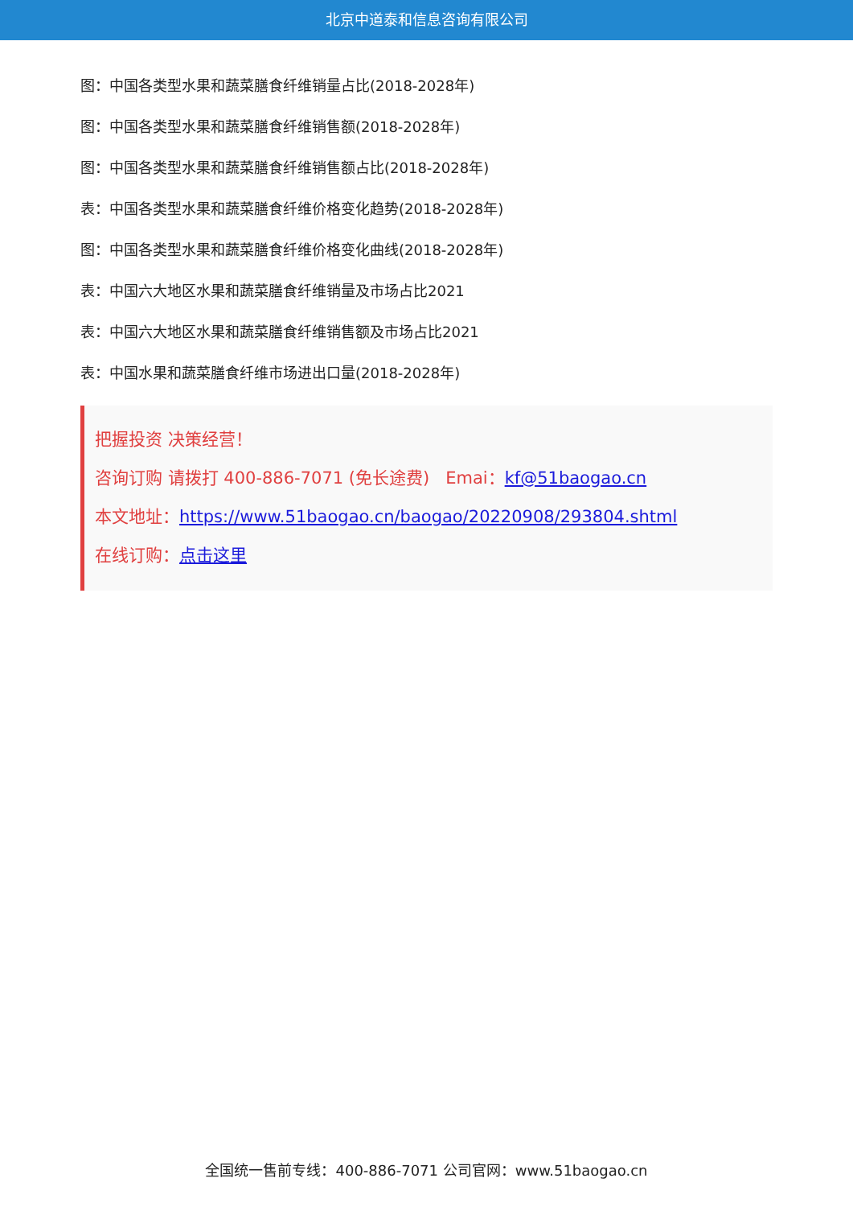北京中道泰和信息咨询有限公司
图：中国各类型水果和蔬菜膳食纤维销量占比(2018-2028年)
图：中国各类型水果和蔬菜膳食纤维销售额(2018-2028年)
图：中国各类型水果和蔬菜膳食纤维销售额占比(2018-2028年)
表：中国各类型水果和蔬菜膳食纤维价格变化趋势(2018-2028年)
图：中国各类型水果和蔬菜膳食纤维价格变化曲线(2018-2028年)
表：中国六大地区水果和蔬菜膳食纤维销量及市场占比2021
表：中国六大地区水果和蔬菜膳食纤维销售额及市场占比2021
表：中国水果和蔬菜膳食纤维市场进出口量(2018-2028年)
把握投资 决策经营！
咨询订购 请拨打 400-886-7071 (免长途费) Emai：kf@51baogao.cn
本文地址：https://www.51baogao.cn/baogao/20220908/293804.shtml
在线订购：点击这里
全国统一售前专线：400-886-7071 公司官网：www.51baogao.cn